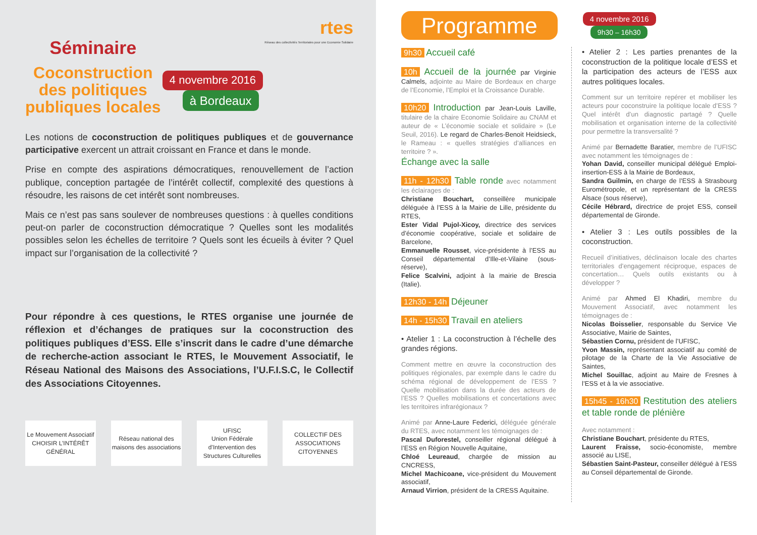Séminaire
Coconstruction
des politiques
publiques locales
4 novembre 2016
à Bordeaux
rtes
Réseau des collectivités Territoriales pour une Economie Solidaire
Les notions de coconstruction de politiques publiques et de gouvernance participative exercent un attrait croissant en France et dans le monde.
Prise en compte des aspirations démocratiques, renouvellement de l’action publique, conception partagée de l’intérêt collectif, complexité des questions à résoudre, les raisons de cet intérêt sont nombreuses.
Mais ce n’est pas sans soulever de nombreuses questions : à quelles conditions peut-on parler de coconstruction démocratique ? Quelles sont les modalités possibles selon les échelles de territoire ? Quels sont les écueils à éviter ? Quel impact sur l’organisation de la collectivité ?
Pour répondre à ces questions, le RTES organise une journée de réflexion et d’échanges de pratiques sur la coconstruction des politiques publiques d’ESS. Elle s’inscrit dans le cadre d’une démarche de recherche-action associant le RTES, le Mouvement Associatif, le Réseau National des Maisons des Associations, l’U.F.I.S.C, le Collectif des Associations Citoyennes.
Le Mouvement Associatif
CHOISIR L’INTÉRÊT GÉNÉRAL
Réseau national des maisons des associations
UFISC
Union Fédérale d’Intervention des Structures Culturelles
COLLECTIF DES ASSOCIATIONS CITOYENNES
Programme
4 novembre 2016
9h30 – 16h30
9h30 Accueil café
10h Accueil de la journée par Virginie Calmels, adjointe au Maire de Bordeaux en charge de l’Economie, l’Emploi et la Croissance Durable.
10h20 Introduction par Jean-Louis Laville, titulaire de la chaire Economie Solidaire au CNAM et auteur de « L’économie sociale et solidaire » (Le Seuil, 2016). Le regard de Charles-Benoit Heidsieck, le Rameau : « quelles stratégies d’alliances en territoire ? ».
Échange avec la salle
11h - 12h30 Table ronde avec notamment les éclairages de :
Christiane Bouchart, conseillère municipale déléguée à l’ESS à la Mairie de Lille, présidente du RTES,
Ester Vidal Pujol-Xicoy, directrice des services d’économie coopérative, sociale et solidaire de Barcelone,
Emmanuelle Rousset, vice-présidente à l’ESS au Conseil départemental d’Ille-et-Vilaine (sous-réserve),
Felice Scalvini, adjoint à la mairie de Brescia (Italie).
12h30 - 14h Déjeuner
14h - 15h30 Travail en ateliers
• Atelier 1 : La coconstruction à l’échelle des grandes régions.
Comment mettre en œuvre la coconstruction des politiques régionales, par exemple dans le cadre du schéma régional de développement de l’ESS ? Quelle mobilisation dans la durée des acteurs de l’ESS ? Quelles mobilisations et concertations avec les territoires infrarégionaux ?
Animé par Anne-Laure Federici, déléguée générale du RTES, avec notamment les témoignages de :
Pascal Duforestel, conseiller régional délégué à l’ESS en Région Nouvelle Aquitaine,
Chloé Leureaud, chargée de mission au CNCRESS,
Michel Machicoane, vice-président du Mouvement associatif,
Arnaud Virrion, président de la CRESS Aquitaine.
• Atelier 2 : Les parties prenantes de la coconstruction de la politique locale d’ESS et la participation des acteurs de l’ESS aux autres politiques locales.
Comment sur un territoire repérer et mobiliser les acteurs pour coconstruire la politique locale d’ESS ? Quel intérêt d’un diagnostic partagé ? Quelle mobilisation et organisation interne de la collectivité pour permettre la transversalité ?
Animé par Bernadette Baratier, membre de l’UFISC avec notamment les témoignages de :
Yohan David, conseiller municipal délégué Emploi-insertion-ESS à la Mairie de Bordeaux,
Sandra Guilmin, en charge de l’ESS à Strasbourg Eurométropole, et un représentant de la CRESS Alsace (sous réserve),
Cécile Hébrard, directrice de projet ESS, conseil départemental de Gironde.
• Atelier 3 : Les outils possibles de la coconstruction.
Recueil d’initiatives, déclinaison locale des chartes territoriales d’engagement réciproque, espaces de concertation… Quels outils existants ou à développer ?
Animé par Ahmed El Khadiri, membre du Mouvement Associatif, avec notamment les témoignages de :
Nicolas Boisselier, responsable du Service Vie Associative, Mairie de Saintes,
Sébastien Cornu, président de l’UFISC,
Yvon Massin, représentant associatif au comité de pilotage de la Charte de la Vie Associative de Saintes,
Michel Souillac, adjoint au Maire de Fresnes à l’ESS et à la vie associative.
15h45 - 16h30 Restitution des ateliers et table ronde de plénière
Avec notamment :
Christiane Bouchart, présidente du RTES,
Laurent Fraisse, socio-économiste, membre associé au LISE,
Sébastien Saint-Pasteur, conseiller délégué à l’ESS au Conseil départemental de Gironde.